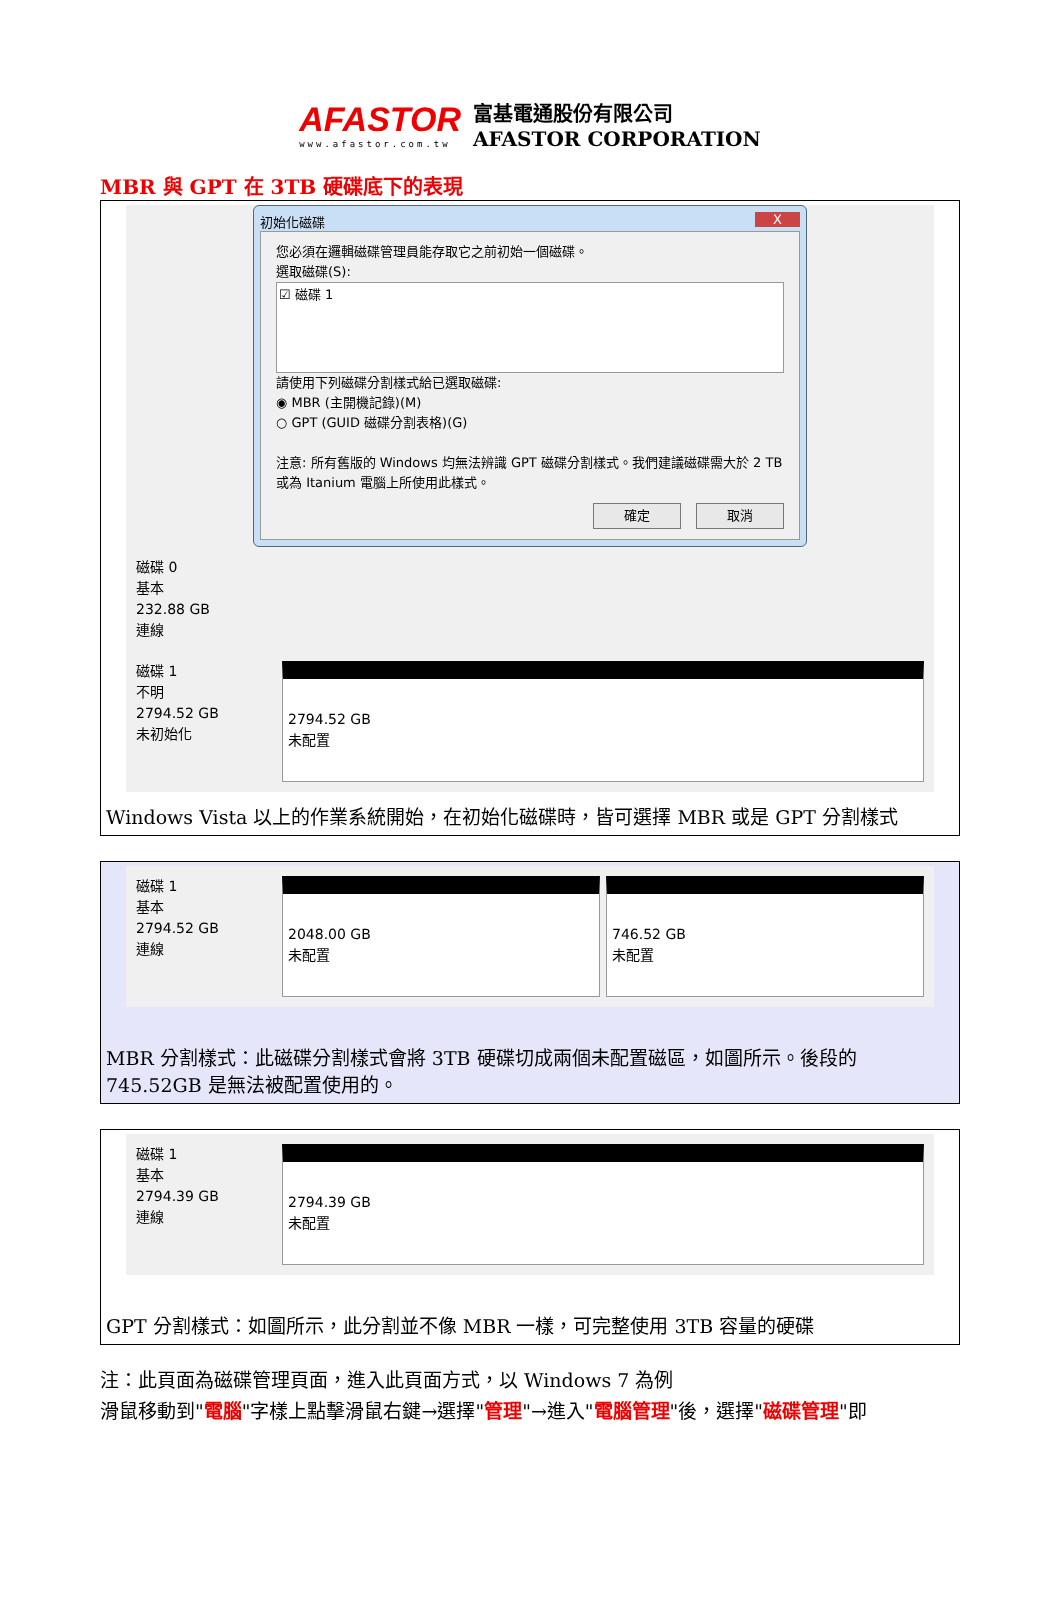AFASTOR
www.afastor.com.tw
富基電通股份有限公司
AFASTOR CORPORATION
MBR 與 GPT 在 3TB 硬碟底下的表現
初始化磁碟 X
您必須在邏輯磁碟管理員能存取它之前初始一個磁碟。
選取磁碟(S):
☑ 磁碟 1
請使用下列磁碟分割樣式給已選取磁碟:
◉ MBR (主開機記錄)(M)
○ GPT (GUID 磁碟分割表格)(G)
注意: 所有舊版的 Windows 均無法辨識 GPT 磁碟分割樣式。我們建議磁碟需大於 2 TB 或為 Itanium 電腦上所使用此樣式。
確定 取消
磁碟 0
基本
232.88 GB
連線
磁碟 1
不明
2794.52 GB
未初始化
2794.52 GB
未配置
Windows Vista 以上的作業系統開始，在初始化磁碟時，皆可選擇 MBR 或是 GPT 分割樣式
磁碟 1
基本
2794.52 GB
連線
2048.00 GB
未配置
746.52 GB
未配置
MBR 分割樣式：此磁碟分割樣式會將 3TB 硬碟切成兩個未配置磁區，如圖所示。後段的 745.52GB 是無法被配置使用的。
磁碟 1
基本
2794.39 GB
連線
2794.39 GB
未配置
GPT 分割樣式：如圖所示，此分割並不像 MBR 一樣，可完整使用 3TB 容量的硬碟
注：此頁面為磁碟管理頁面，進入此頁面方式，以 Windows 7 為例
滑鼠移動到"電腦"字樣上點擊滑鼠右鍵→選擇"管理"→進入"電腦管理"後，選擇"磁碟管理"即